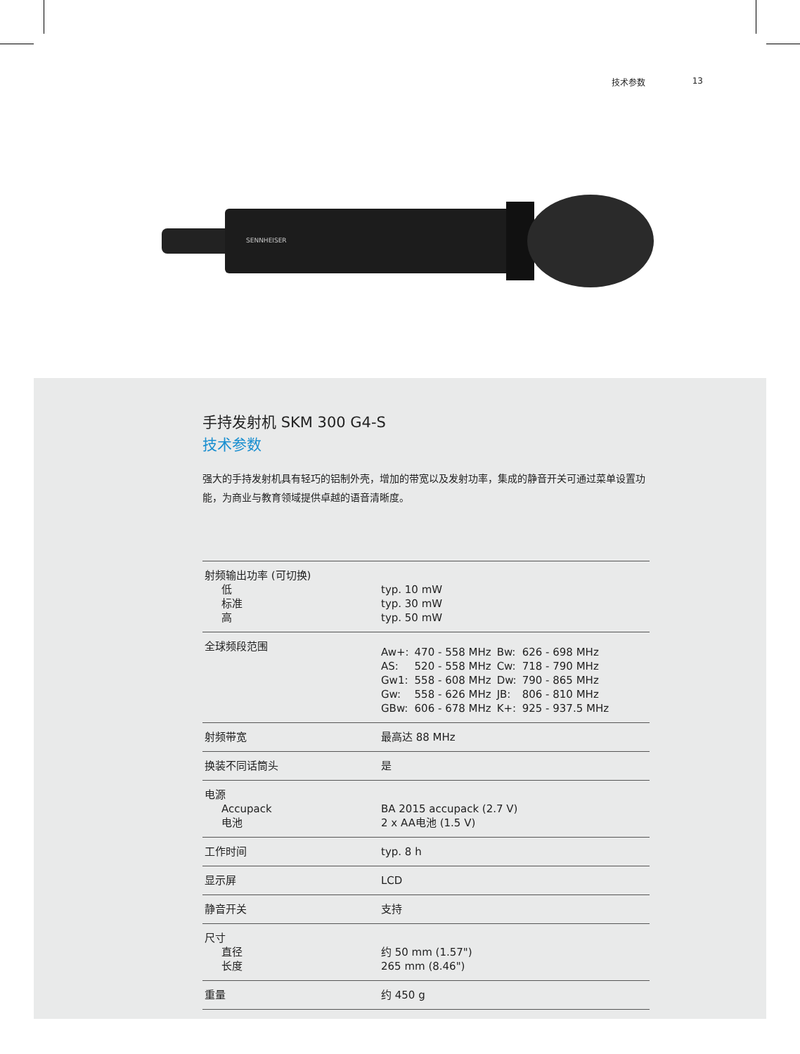技术参数 13
SENNHEISER
手持发射机 SKM 300 G4-S
技术参数
强大的手持发射机具有轻巧的铝制外壳，增加的带宽以及发射功率，集成的静音开关可通过菜单设置功能，为商业与教育领域提供卓越的语音清晰度。
| 射频输出功率 (可切换) 低 标准 高 | typ. 10 mW typ. 30 mW typ. 50 mW |
| 全球频段范围 | / Aw+: / 470 - 558 MHz / Bw: / 626 - 698 MHz / / AS: / 520 - 558 MHz / Cw: / 718 - 790 MHz / / Gw1: / 558 - 608 MHz / Dw: / 790 - 865 MHz / / Gw: / 558 - 626 MHz / JB: / 806 - 810 MHz / / GBw: / 606 - 678 MHz / K+: / 925 - 937.5 MHz / |
| 射频带宽 | 最高达 88 MHz |
| 换装不同话筒头 | 是 |
| 电源 Accupack 电池 | BA 2015 accupack (2.7 V) 2 x AA电池 (1.5 V) |
| 工作时间 | typ. 8 h |
| 显示屏 | LCD |
| 静音开关 | 支持 |
| 尺寸 直径 长度 | 约 50 mm (1.57") 265 mm (8.46") |
| 重量 | 约 450 g |